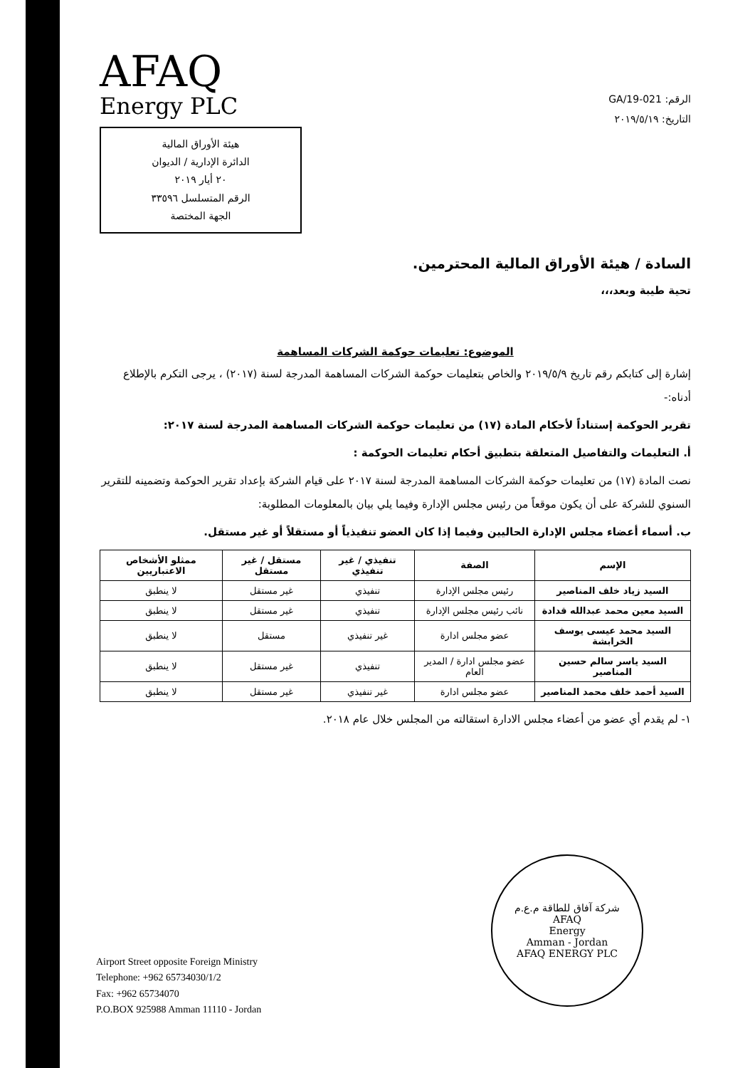AFAQ
Energy PLC
هيئة الأوراق المالية
الدائرة الإدارية / الديوان
٢٠ أيار ٢٠١٩
الرقم المتسلسل ٣٣٥٩٦
الجهة المختصة
الرقم: GA/19-021
التاريخ: ٢٠١٩/٥/١٩
السادة / هيئة الأوراق المالية المحترمين.
تحية طيبة وبعد،،،
الموضوع: تعليمات حوكمة الشركات المساهمة
إشارة إلى كتابكم رقم تاريخ ٢٠١٩/٥/٩ والخاص بتعليمات حوكمة الشركات المساهمة المدرجة لسنة (٢٠١٧) ، يرجى التكرم بالإطلاع أدناه:-
تقرير الحوكمة إستناداً لأحكام المادة (١٧) من تعليمات حوكمة الشركات المساهمة المدرجة لسنة ٢٠١٧:
أ. التعليمات والتفاصيل المتعلقة بتطبيق أحكام تعليمات الحوكمة :
نصت المادة (١٧) من تعليمات حوكمة الشركات المساهمة المدرجة لسنة ٢٠١٧ على قيام الشركة بإعداد تقرير الحوكمة وتضمينه للتقرير السنوي للشركة على أن يكون موقعاً من رئيس مجلس الإدارة وفيما يلي بيان بالمعلومات المطلوبة:
ب. أسماء أعضاء مجلس الإدارة الحاليين وفيما إذا كان العضو تنفيذياً أو مستقلاً أو غير مستقل.
| الإسم | الصفة | تنفيذي / غير تنفيذي | مستقل / غير مستقل | ممثلو الأشخاص الاعتباريين |
| --- | --- | --- | --- | --- |
| السيد زياد خلف المناصير | رئيس مجلس الإدارة | تنفيذي | غير مستقل | لا ينطبق |
| السيد معين محمد عبدالله قدادة | نائب رئيس مجلس الإدارة | تنفيذي | غير مستقل | لا ينطبق |
| السيد محمد عيسى يوسف الخرابشة | عضو مجلس ادارة | غير تنفيذي | مستقل | لا ينطبق |
| السيد ياسر سالم حسين المناصير | عضو مجلس ادارة / المدير العام | تنفيذي | غير مستقل | لا ينطبق |
| السيد أحمد خلف محمد المناصير | عضو مجلس ادارة | غير تنفيذي | غير مستقل | لا ينطبق |
١- لم يقدم أي عضو من أعضاء مجلس الادارة استقالته من المجلس خلال عام ٢٠١٨.
شركة آفاق للطاقة م.ع.م
AFAQ
Energy
Amman - Jordan
AFAQ ENERGY PLC
Airport Street opposite Foreign Ministry
Telephone: +962 65734030/1/2
Fax: +962 65734070
P.O.BOX 925988 Amman 11110 - Jordan